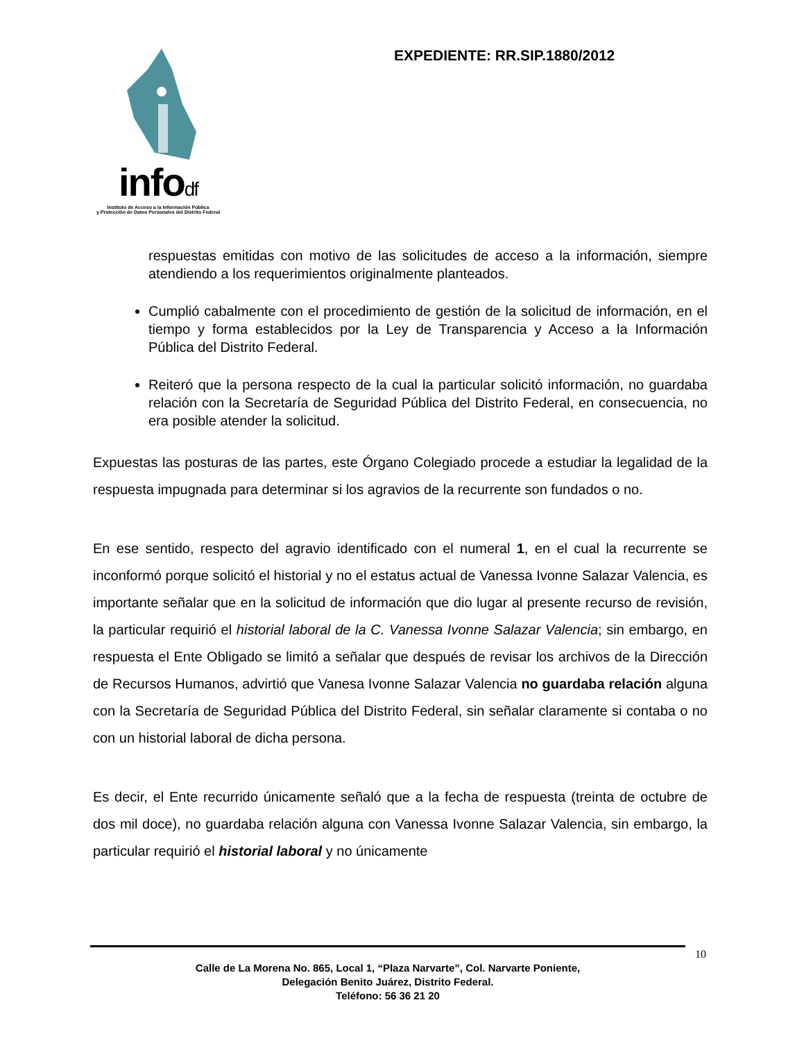infodf
Instituto de Acceso a la Información Pública
y Protección de Datos Personales del Distrito Federal
EXPEDIENTE: RR.SIP.1880/2012
respuestas emitidas con motivo de las solicitudes de acceso a la información, siempre atendiendo a los requerimientos originalmente planteados.
Cumplió cabalmente con el procedimiento de gestión de la solicitud de información, en el tiempo y forma establecidos por la Ley de Transparencia y Acceso a la Información Pública del Distrito Federal.
Reiteró que la persona respecto de la cual la particular solicitó información, no guardaba relación con la Secretaría de Seguridad Pública del Distrito Federal, en consecuencia, no era posible atender la solicitud.
Expuestas las posturas de las partes, este Órgano Colegiado procede a estudiar la legalidad de la respuesta impugnada para determinar si los agravios de la recurrente son fundados o no.
En ese sentido, respecto del agravio identificado con el numeral 1, en el cual la recurrente se inconformó porque solicitó el historial y no el estatus actual de Vanessa Ivonne Salazar Valencia, es importante señalar que en la solicitud de información que dio lugar al presente recurso de revisión, la particular requirió el historial laboral de la C. Vanessa Ivonne Salazar Valencia; sin embargo, en respuesta el Ente Obligado se limitó a señalar que después de revisar los archivos de la Dirección de Recursos Humanos, advirtió que Vanesa Ivonne Salazar Valencia no guardaba relación alguna con la Secretaría de Seguridad Pública del Distrito Federal, sin señalar claramente si contaba o no con un historial laboral de dicha persona.
Es decir, el Ente recurrido únicamente señaló que a la fecha de respuesta (treinta de octubre de dos mil doce), no guardaba relación alguna con Vanessa Ivonne Salazar Valencia, sin embargo, la particular requirió el historial laboral y no únicamente
10
Calle de La Morena No. 865, Local 1, “Plaza Narvarte”, Col. Narvarte Poniente,
Delegación Benito Juárez, Distrito Federal.
Teléfono: 56 36 21 20